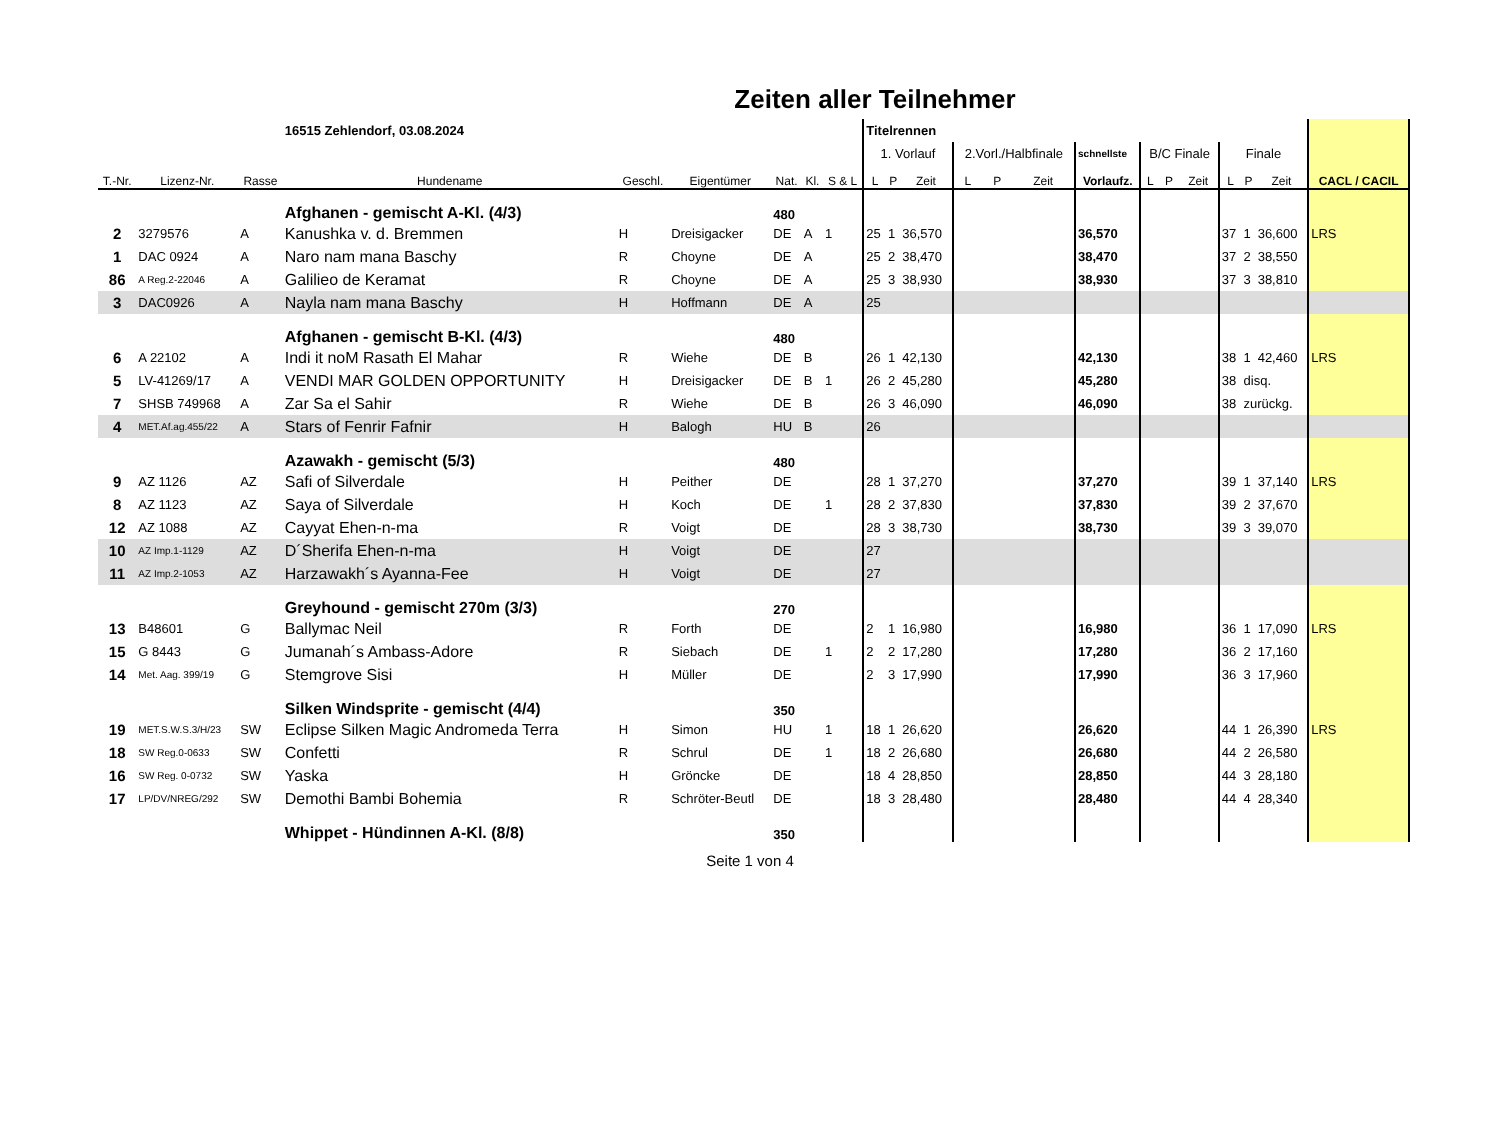Zeiten aller Teilnehmer
| | | | 16515 Zehlendorf, 03.08.2024 | | | | | | Titelrennen | | | | | | | | | | | | | |
| | | | | | | | | | 1. Vorlauf | | | 2.Vorl./Halbfinale | | | schnellste | B/C Finale | | | Finale | | | |
| T.-Nr. | Lizenz-Nr. | Rasse | Hundename | Geschl. | Eigentümer | Nat. | Kl. | S & L | L | P | Zeit | L | P | Zeit | Vorlaufz. | L | P | Zeit | L | P | Zeit | CACL / CACIL |
| | | | Afghanen - gemischt A-Kl. (4/3) | | | 480 | | | | | | | | | | | | | | | | |
| 2 | 3279576 | A | Kanushka v. d. Bremmen | H | Dreisigacker | DE | A | 1 | 25 | 1 | 36,570 | | | | 36,570 | | | | 37 | 1 | 36,600 | LRS |
| 1 | DAC 0924 | A | Naro nam mana Baschy | R | Choyne | DE | A | | 25 | 2 | 38,470 | | | | 38,470 | | | | 37 | 2 | 38,550 | |
| 86 | A Reg.2-22046 | A | Galilieo de Keramat | R | Choyne | DE | A | | 25 | 3 | 38,930 | | | | 38,930 | | | | 37 | 3 | 38,810 | |
| 3 | DAC0926 | A | Nayla nam mana Baschy | H | Hoffmann | DE | A | | 25 | | | | | | | | | | | | | |
| | | | Afghanen - gemischt B-Kl. (4/3) | | | 480 | | | | | | | | | | | | | | | | |
| 6 | A 22102 | A | Indi it noM Rasath El Mahar | R | Wiehe | DE | B | | 26 | 1 | 42,130 | | | | 42,130 | | | | 38 | 1 | 42,460 | LRS |
| 5 | LV-41269/17 | A | VENDI MAR GOLDEN OPPORTUNITY | H | Dreisigacker | DE | B | 1 | 26 | 2 | 45,280 | | | | 45,280 | | | | 38 | disq. | | |
| 7 | SHSB 749968 | A | Zar Sa el Sahir | R | Wiehe | DE | B | | 26 | 3 | 46,090 | | | | 46,090 | | | | 38 | zurückg. | | |
| 4 | MET.Af.ag.455/22 | A | Stars of Fenrir Fafnir | H | Balogh | HU | B | | 26 | | | | | | | | | | | | | |
| | | | Azawakh - gemischt (5/3) | | | 480 | | | | | | | | | | | | | | | | |
| 9 | AZ 1126 | AZ | Safi of Silverdale | H | Peither | DE | | | 28 | 1 | 37,270 | | | | 37,270 | | | | 39 | 1 | 37,140 | LRS |
| 8 | AZ 1123 | AZ | Saya of Silverdale | H | Koch | DE | | 1 | 28 | 2 | 37,830 | | | | 37,830 | | | | 39 | 2 | 37,670 | |
| 12 | AZ 1088 | AZ | Cayyat Ehen-n-ma | R | Voigt | DE | | | 28 | 3 | 38,730 | | | | 38,730 | | | | 39 | 3 | 39,070 | |
| 10 | AZ Imp.1-1129 | AZ | D´Sherifa Ehen-n-ma | H | Voigt | DE | | | 27 | | | | | | | | | | | | | |
| 11 | AZ Imp.2-1053 | AZ | Harzawakh´s Ayanna-Fee | H | Voigt | DE | | | 27 | | | | | | | | | | | | | |
| | | | Greyhound - gemischt 270m (3/3) | | | 270 | | | | | | | | | | | | | | | | |
| 13 | B48601 | G | Ballymac Neil | R | Forth | DE | | | 2 | 1 | 16,980 | | | | 16,980 | | | | 36 | 1 | 17,090 | LRS |
| 15 | G 8443 | G | Jumanah´s Ambass-Adore | R | Siebach | DE | | 1 | 2 | 2 | 17,280 | | | | 17,280 | | | | 36 | 2 | 17,160 | |
| 14 | Met. Aag. 399/19 | G | Stemgrove Sisi | H | Müller | DE | | | 2 | 3 | 17,990 | | | | 17,990 | | | | 36 | 3 | 17,960 | |
| | | | Silken Windsprite - gemischt (4/4) | | | 350 | | | | | | | | | | | | | | | | |
| 19 | MET.S.W.S.3/H/23 | SW | Eclipse Silken Magic Andromeda Terra | H | Simon | HU | | 1 | 18 | 1 | 26,620 | | | | 26,620 | | | | 44 | 1 | 26,390 | LRS |
| 18 | SW Reg.0-0633 | SW | Confetti | R | Schrul | DE | | 1 | 18 | 2 | 26,680 | | | | 26,680 | | | | 44 | 2 | 26,580 | |
| 16 | SW Reg. 0-0732 | SW | Yaska | H | Gröncke | DE | | | 18 | 4 | 28,850 | | | | 28,850 | | | | 44 | 3 | 28,180 | |
| 17 | LP/DV/NREG/292 | SW | Demothi Bambi Bohemia | R | Schröter-Beutl | DE | | | 18 | 3 | 28,480 | | | | 28,480 | | | | 44 | 4 | 28,340 | |
| | | | Whippet - Hündinnen A-Kl. (8/8) | | | 350 | | | | | | | | | | | | | | | | |
Seite 1 von 4